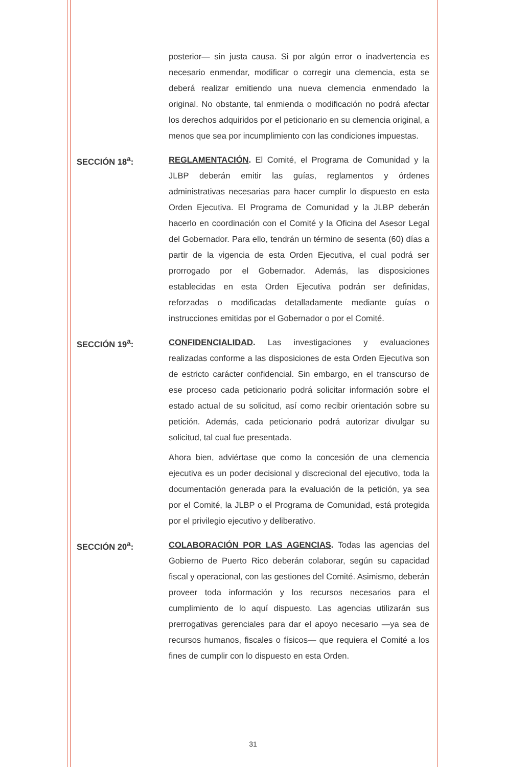posterior— sin justa causa. Si por algún error o inadvertencia es necesario enmendar, modificar o corregir una clemencia, esta se deberá realizar emitiendo una nueva clemencia enmendado la original. No obstante, tal enmienda o modificación no podrá afectar los derechos adquiridos por el peticionario en su clemencia original, a menos que sea por incumplimiento con las condiciones impuestas.
SECCIÓN 18<sup>a</sup>:
REGLAMENTACIÓN. El Comité, el Programa de Comunidad y la JLBP deberán emitir las guías, reglamentos y órdenes administrativas necesarias para hacer cumplir lo dispuesto en esta Orden Ejecutiva. El Programa de Comunidad y la JLBP deberán hacerlo en coordinación con el Comité y la Oficina del Asesor Legal del Gobernador. Para ello, tendrán un término de sesenta (60) días a partir de la vigencia de esta Orden Ejecutiva, el cual podrá ser prorrogado por el Gobernador. Además, las disposiciones establecidas en esta Orden Ejecutiva podrán ser definidas, reforzadas o modificadas detalladamente mediante guías o instrucciones emitidas por el Gobernador o por el Comité.
SECCIÓN 19<sup>a</sup>:
CONFIDENCIALIDAD. Las investigaciones y evaluaciones realizadas conforme a las disposiciones de esta Orden Ejecutiva son de estricto carácter confidencial. Sin embargo, en el transcurso de ese proceso cada peticionario podrá solicitar información sobre el estado actual de su solicitud, así como recibir orientación sobre su petición. Además, cada peticionario podrá autorizar divulgar su solicitud, tal cual fue presentada.
Ahora bien, adviértase que como la concesión de una clemencia ejecutiva es un poder decisional y discrecional del ejecutivo, toda la documentación generada para la evaluación de la petición, ya sea por el Comité, la JLBP o el Programa de Comunidad, está protegida por el privilegio ejecutivo y deliberativo.
SECCIÓN 20<sup>a</sup>:
COLABORACIÓN POR LAS AGENCIAS. Todas las agencias del Gobierno de Puerto Rico deberán colaborar, según su capacidad fiscal y operacional, con las gestiones del Comité. Asimismo, deberán proveer toda información y los recursos necesarios para el cumplimiento de lo aquí dispuesto. Las agencias utilizarán sus prerrogativas gerenciales para dar el apoyo necesario —ya sea de recursos humanos, fiscales o físicos— que requiera el Comité a los fines de cumplir con lo dispuesto en esta Orden.
31